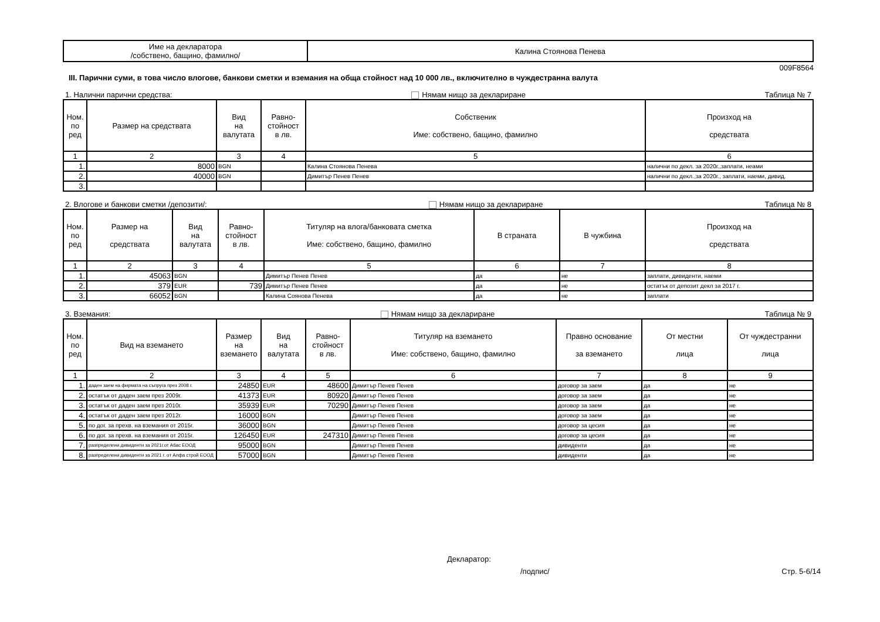| Име на декларатора /собствено, бащино, фамилно/ | Калина Стоянова Пенева |
009F8564
III. Парични суми, в това число влогове, банкови сметки и вземания на обща стойност над 10 000 лв., включително в чуждестранна валута
1. Налични парични средства: Нямам нищо за деклариране Таблица № 7
| Ном. по ред | Размер на средствата | Вид на валутата | Равно- стойност в лв. | Собственик Име: собствено, бащино, фамилно | Произход на средствата |
| --- | --- | --- | --- | --- | --- |
| 1 | 2 | 3 | 4 | 5 | 6 |
| 1. | 8000 | BGN | | Калина Стоянова Пенева | налични по декл. за 2020г.,заплати, неами |
| 2. | 40000 | BGN | | Димитър Пенев Пенев | налични по декл.,за 2020г., заплати, наеми, дивид. |
| 3. | | | | | |
2. Влогове и банкови сметки /депозити/: Нямам нищо за деклариране Таблица № 8
| Ном. по ред | Размер на средствата | Вид на валутата | Равно- стойност в лв. | Титуляр на влога/банковата сметка Име: собствено, бащино, фамилно | В страната | В чужбина | Произход на средствата |
| --- | --- | --- | --- | --- | --- | --- | --- |
| 1 | 2 | 3 | 4 | 5 | 6 | 7 | 8 |
| 1. | 45063 | BGN | | Димитър Пенев Пенев | да | не | заплати, дивиденти, наеми |
| 2. | 379 | EUR | 739 | Димитър Пенев Пенев | да | не | остатък от депозит декл за 2017 г. |
| 3. | 66052 | BGN | | Калина Соянова Пенева | да | не | заплати |
3. Вземания: Нямам нищо за деклариране Таблица № 9
| Ном. по ред | Вид на вземането | Размер на вземането | Вид на валутата | Равно- стойност в лв. | Титуляр на вземането Име: собствено, бащино, фамилно | Правно основание за вземането | От местни лица | От чуждестранни лица |
| --- | --- | --- | --- | --- | --- | --- | --- | --- |
| 1 | 2 | 3 | 4 | 5 | 6 | 7 | 8 | 9 |
| 1. | даден заем на фирмата на съпруга през 2008 г. | 24850 | EUR | 48600 | Димитър Пенев Пенев | договор за заем | да | не |
| 2. | остатък от даден заем през 2009г. | 41373 | EUR | 80920 | Димитър Пенев Пенев | договор за заем | да | не |
| 3. | остатък от даден заем през 2010г. | 35939 | EUR | 70290 | Димитър Пенев Пенев | договор за заем | да | не |
| 4. | остатък от даден заем през 2012г. | 16000 | BGN | | Димитър Пенев Пенев | договор за заем | да | не |
| 5. | по дог. за прехв. на вземания от 2015г. | 36000 | BGN | | Димитър Пенев Пенев | договор за цесия | да | не |
| 6. | по дог. за прехв. на вземания от 2015г. | 126450 | EUR | 247310 | Димитър Пенев Пенев | договор за цесия | да | не |
| 7. | разпределени дивиденти за 2021г.от Абас ЕООД | 95000 | BGN | | Димитър Пенев Пенев | дивиденти | да | не |
| 8. | разпределени дивиденти за 2021 г. от Алфа строй ЕООД | 57000 | BGN | | Димитър Пенев Пенев | дивиденти | да | не |
Декларатор:
/подпис/ Стр. 5-6/14